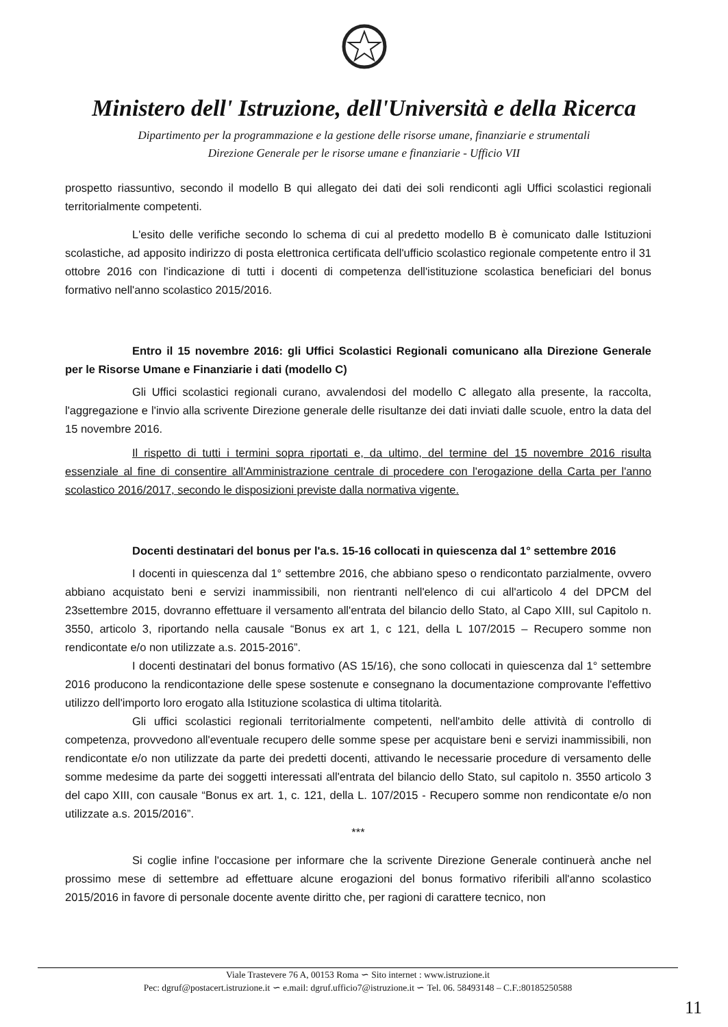Ministero dell' Istruzione, dell'Università e della Ricerca
Dipartimento per la programmazione e la gestione delle risorse umane, finanziarie e strumentali
Direzione Generale per le risorse umane e finanziarie - Ufficio VII
prospetto riassuntivo, secondo il modello B qui allegato dei dati dei soli rendiconti agli Uffici scolastici regionali territorialmente competenti.
L'esito delle verifiche secondo lo schema di cui al predetto modello B è comunicato dalle Istituzioni scolastiche, ad apposito indirizzo di posta elettronica certificata dell'ufficio scolastico regionale competente entro il 31 ottobre 2016 con l'indicazione di tutti i docenti di competenza dell'istituzione scolastica beneficiari del bonus formativo nell'anno scolastico 2015/2016.
Entro il 15 novembre 2016: gli Uffici Scolastici Regionali comunicano alla Direzione Generale per le Risorse Umane e Finanziarie i dati (modello C)
Gli Uffici scolastici regionali curano, avvalendosi del modello C allegato alla presente, la raccolta, l'aggregazione e l'invio alla scrivente Direzione generale delle risultanze dei dati inviati dalle scuole, entro la data del 15 novembre 2016.
Il rispetto di tutti i termini sopra riportati e, da ultimo, del termine del 15 novembre 2016 risulta essenziale al fine di consentire all'Amministrazione centrale di procedere con l'erogazione della Carta per l'anno scolastico 2016/2017, secondo le disposizioni previste dalla normativa vigente.
Docenti destinatari del bonus per l'a.s. 15-16 collocati in quiescenza dal 1° settembre 2016
I docenti in quiescenza dal 1° settembre 2016, che abbiano speso o rendicontato parzialmente, ovvero abbiano acquistato beni e servizi inammissibili, non rientranti nell'elenco di cui all'articolo 4 del DPCM del 23settembre 2015, dovranno effettuare il versamento all'entrata del bilancio dello Stato, al Capo XIII, sul Capitolo n. 3550, articolo 3, riportando nella causale “Bonus ex art 1, c 121, della L 107/2015 – Recupero somme non rendicontate e/o non utilizzate a.s. 2015-2016”.
I docenti destinatari del bonus formativo (AS 15/16), che sono collocati in quiescenza dal 1° settembre 2016 producono la rendicontazione delle spese sostenute e consegnano la documentazione comprovante l'effettivo utilizzo dell'importo loro erogato alla Istituzione scolastica di ultima titolarità.
Gli uffici scolastici regionali territorialmente competenti, nell'ambito delle attività di controllo di competenza, provvedono all'eventuale recupero delle somme spese per acquistare beni e servizi inammissibili, non rendicontate e/o non utilizzate da parte dei predetti docenti, attivando le necessarie procedure di versamento delle somme medesime da parte dei soggetti interessati all'entrata del bilancio dello Stato, sul capitolo n. 3550 articolo 3 del capo XIII, con causale “Bonus ex art. 1, c. 121, della L. 107/2015 - Recupero somme non rendicontate e/o non utilizzate a.s. 2015/2016”.
***
Si coglie infine l'occasione per informare che la scrivente Direzione Generale continuerà anche nel prossimo mese di settembre ad effettuare alcune erogazioni del bonus formativo riferibili all'anno scolastico 2015/2016 in favore di personale docente avente diritto che, per ragioni di carattere tecnico, non
Viale Trastevere 76 A, 00153 Roma ∽ Sito internet : www.istruzione.it
Pec: dgruf@postacert.istruzione.it ∽ e.mail: dgruf.ufficio7@istruzione.it ∽ Tel. 06. 58493148 – C.F.:80185250588
11